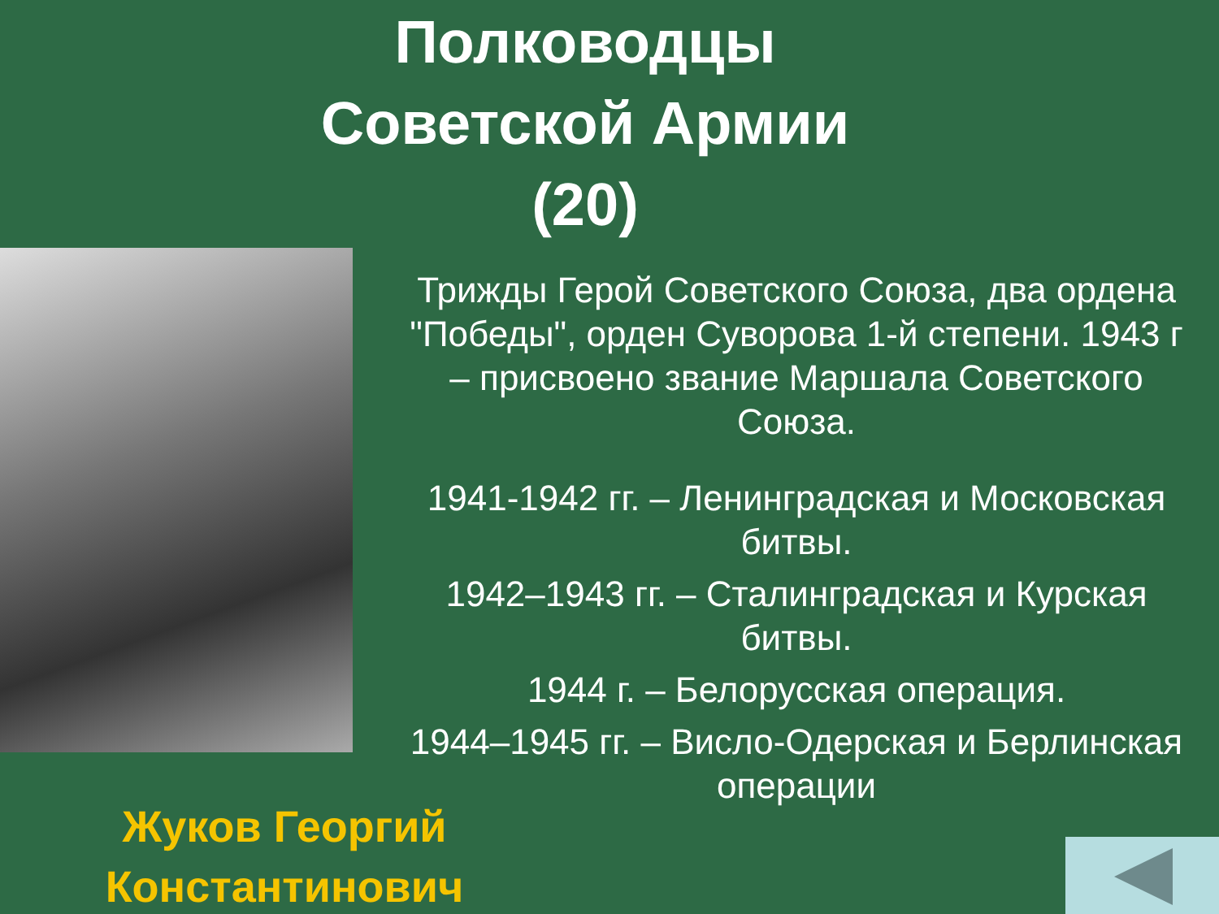Полководцы
Советской Армии
(20)
Трижды Герой Советского Союза, два ордена "Победы", орден Суворова 1-й степени. 1943 г – присвоено звание Маршала Советского Союза.
1941-1942 гг. – Ленинградская и Московская битвы.
1942–1943 гг. – Сталинградская и Курская битвы.
1944 г. – Белорусская операция.
1944–1945 гг. – Висло-Одерская и Берлинская операции
Жуков Георгий Константинович